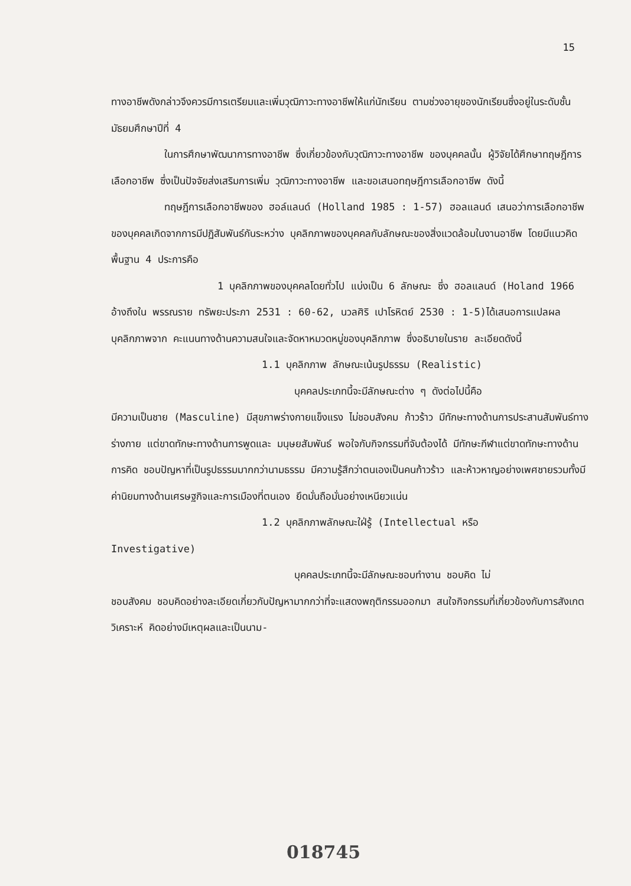15
ทางอาชีพดังกล่าวจึงควรมีการเตรียมและเพิ่มวุฒิภาวะทางอาชีพให้แก่นักเรียน ตามช่วงอายุของนักเรียนซึ่งอยู่ในระดับชั้นมัธยมศึกษาปีที่ 4
ในการศึกษาพัฒนาการทางอาชีพ ซึ่งเกี่ยวข้องกับวุฒิภาวะทางอาชีพ ของบุคคลนั้น ผู้วิจัยได้ศึกษาทฤษฎีการเลือกอาชีพ ซึ่งเป็นปัจจัยส่งเสริมการเพิ่ม วุฒิภาวะทางอาชีพ และขอเสนอทฤษฎีการเลือกอาชีพ ดังนี้
ทฤษฎีการเลือกอาชีพของ ฮอล์แลนด์ (Holland 1985 : 1-57) ฮอลแลนด์ เสนอว่าการเลือกอาชีพของบุคคลเกิดจากการมีปฏิสัมพันธ์กันระหว่าง บุคลิกภาพของบุคคลกับลักษณะของสิ่งแวดล้อมในงานอาชีพ โดยมีแนวคิดพื้นฐาน 4 ประการคือ
1 บุคลิกภาพของบุคคลโดยทั่วไป แบ่งเป็น 6 ลักษณะ ซึ่ง ฮอลแลนด์ (Holand 1966 อ้างถึงใน พรรณราย ทรัพยะประภา 2531 : 60-62, นวลศิริ เปาโรหิตย์ 2530 : 1-5)ได้เสนอการแปลผลบุคลิกภาพจาก คะแนนทางด้านความสนใจและจัดหาหมวดหมู่ของบุคลิกภาพ ซึ่งอธิบายในราย ละเอียดดังนี้
1.1 บุคลิกภาพ ลักษณะเน้นรูปธรรม (Realistic)
บุคคลประเภทนี้จะมีลักษณะต่าง ๆ ดังต่อไปนี้คือ
มีความเป็นชาย (Masculine) มีสุขภาพร่างกายแข็งแรง ไม่ชอบสังคม ก้าวร้าว มีทักษะทางด้านการประสานสัมพันธ์ทางร่างกาย แต่ขาดทักษะทางด้านการพูดและ มนุษยสัมพันธ์ พอใจกับกิจกรรมที่จับต้องได้ มีทักษะกีฬาแต่ขาดทักษะทางด้านการคิด ชอบปัญหาที่เป็นรูปธรรมมากกว่านามธรรม มีความรู้สึกว่าตนเองเป็นคนก้าวร้าว และห้าวหาญอย่างเพศชายรวมทั้งมีค่านิยมทางด้านเศรษฐกิจและการเมืองที่ตนเอง ยึดมั่นถือมั่นอย่างเหนียวแน่น
1.2 บุคลิกภาพลักษณะใฝ่รู้ (Intellectual หรือ
Investigative)
บุคคลประเภทนี้จะมีลักษณะชอบทำงาน ชอบคิด ไม่
ชอบสังคม ชอบคิดอย่างละเอียดเกี่ยวกับปัญหามากกว่าที่จะแสดงพฤติกรรมออกมา สนใจกิจกรรมที่เกี่ยวข้องกับการสังเกตวิเคราะห์ คิดอย่างมีเหตุผลและเป็นนาม-
018745